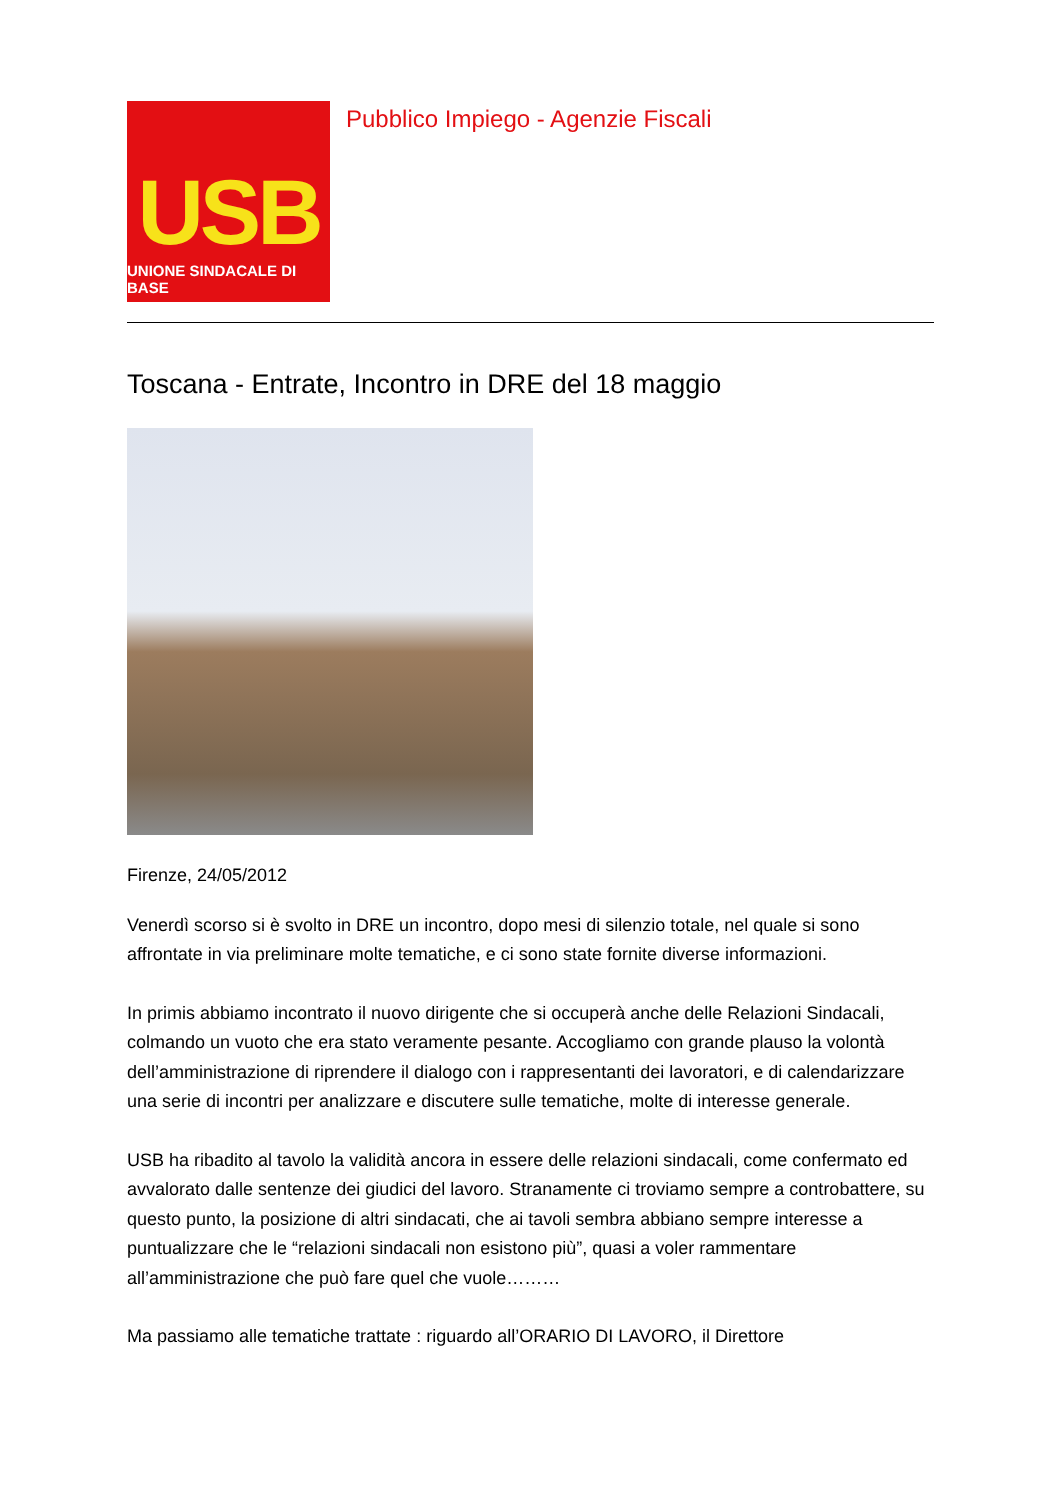USB
UNIONE SINDACALE DI BASE
Pubblico Impiego - Agenzie Fiscali
Toscana - Entrate, Incontro in DRE del 18 maggio
Firenze, 24/05/2012
Venerdì scorso si è svolto in DRE un incontro, dopo mesi di silenzio totale, nel quale si sono affrontate in via preliminare molte tematiche, e ci sono state fornite diverse informazioni.
In primis abbiamo incontrato il nuovo dirigente che si occuperà anche delle Relazioni Sindacali, colmando un vuoto che era stato veramente pesante. Accogliamo con grande plauso la volontà dell’amministrazione di riprendere il dialogo con i rappresentanti dei lavoratori, e di calendarizzare una serie di incontri per analizzare e discutere sulle tematiche, molte di interesse generale.
USB ha ribadito al tavolo la validità ancora in essere delle relazioni sindacali, come confermato ed avvalorato dalle sentenze dei giudici del lavoro. Stranamente ci troviamo sempre a controbattere, su questo punto, la posizione di altri sindacati, che ai tavoli sembra abbiano sempre interesse a puntualizzare che le “relazioni sindacali non esistono più”, quasi a voler rammentare all’amministrazione che può fare quel che vuole………
Ma passiamo alle tematiche trattate : riguardo all’ORARIO DI LAVORO, il Direttore